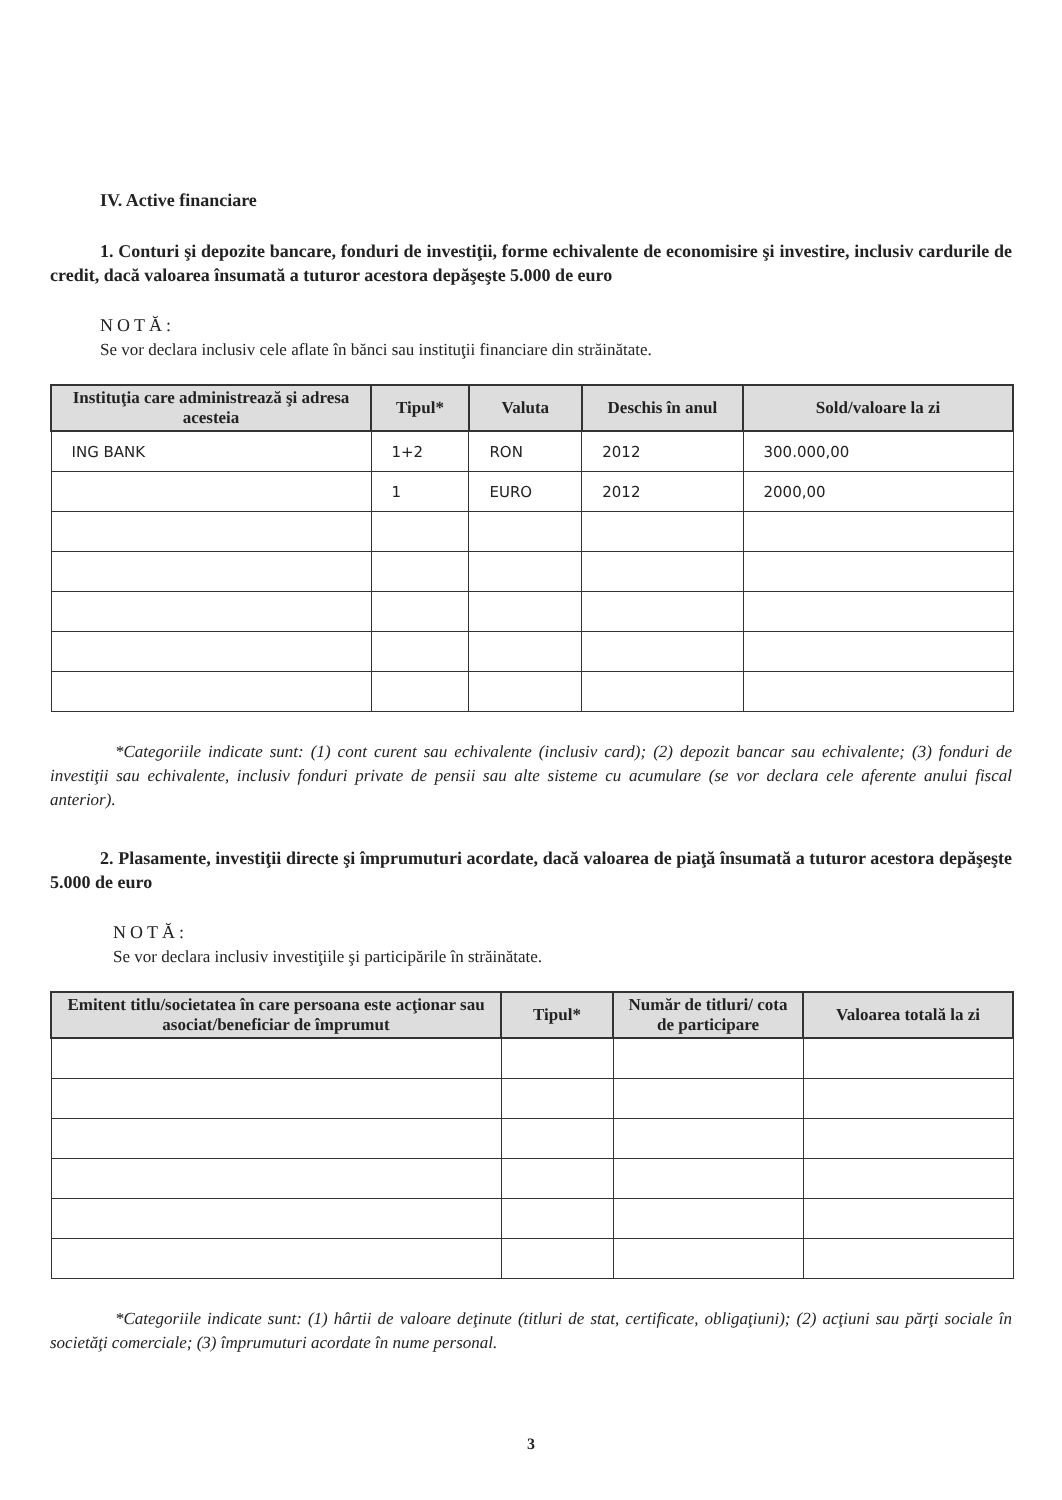IV. Active financiare
1. Conturi şi depozite bancare, fonduri de investiţii, forme echivalente de economisire şi investire, inclusiv cardurile de credit, dacă valoarea însumată a tuturor acestora depăşeşte 5.000 de euro
NOTĂ:
Se vor declara inclusiv cele aflate în bănci sau instituţii financiare din străinătate.
| Instituţia care administrează şi adresa acesteia | Tipul* | Valuta | Deschis în anul | Sold/valoare la zi |
| --- | --- | --- | --- | --- |
| ING BANK | 1+2 | RON | 2012 | 300.000,00 |
| | 1 | EURO | 2012 | 2000,00 |
*Categoriile indicate sunt: (1) cont curent sau echivalente (inclusiv card); (2) depozit bancar sau echivalente; (3) fonduri de investiţii sau echivalente, inclusiv fonduri private de pensii sau alte sisteme cu acumulare (se vor declara cele aferente anului fiscal anterior).
2. Plasamente, investiţii directe şi împrumuturi acordate, dacă valoarea de piaţă însumată a tuturor acestora depăşeşte 5.000 de euro
NOTĂ:
Se vor declara inclusiv investiţiile şi participările în străinătate.
| Emitent titlu/societatea în care persoana este acţionar sau asociat/beneficiar de împrumut | Tipul* | Număr de titluri/ cota de participare | Valoarea totală la zi |
| --- | --- | --- | --- |
*Categoriile indicate sunt: (1) hârtii de valoare deţinute (titluri de stat, certificate, obligaţiuni); (2) acţiuni sau părţi sociale în societăţi comerciale; (3) împrumuturi acordate în nume personal.
3